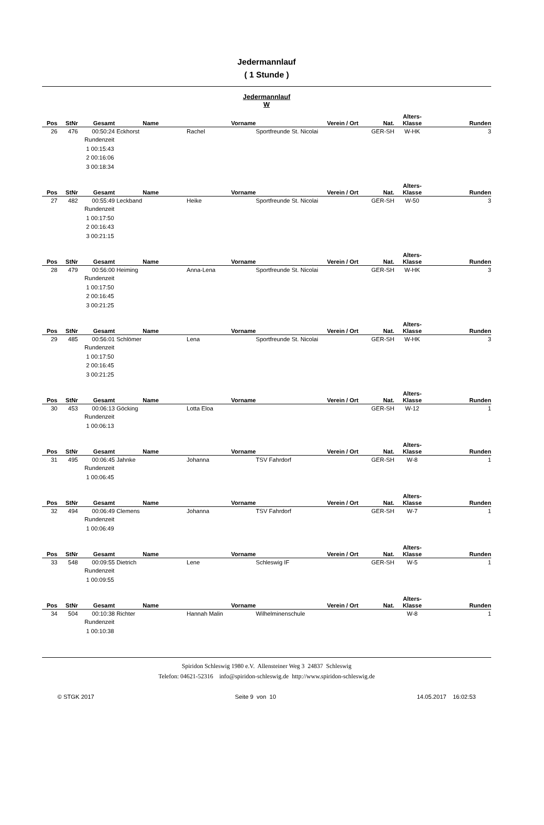Jedermannlauf
( 1 Stunde )
Jedermannlauf
W
| Pos | StNr | Gesamt | Name | Vorname | Verein / Ort | Nat. | Alters- Klasse | Runden |
| --- | --- | --- | --- | --- | --- | --- | --- | --- |
| 26 | 476 | 00:50:24 | Eckhorst | Rachel | Sportfreunde St. Nicolai | GER-SH | W-HK | 3 |
| | | Rundenzeit 1 00:15:43 2 00:16:06 3 00:18:34 | | | | | | |
| Pos | StNr | Gesamt | Name | Vorname | Verein / Ort | Nat. | Alters- Klasse | Runden |
| 27 | 482 | 00:55:49 | Leckband | Heike | Sportfreunde St. Nicolai | GER-SH | W-50 | 3 |
| | | Rundenzeit 1 00:17:50 2 00:16:43 3 00:21:15 | | | | | | |
| Pos | StNr | Gesamt | Name | Vorname | Verein / Ort | Nat. | Alters- Klasse | Runden |
| 28 | 479 | 00:56:00 | Heiming | Anna-Lena | Sportfreunde St. Nicolai | GER-SH | W-HK | 3 |
| | | Rundenzeit 1 00:17:50 2 00:16:45 3 00:21:25 | | | | | | |
| Pos | StNr | Gesamt | Name | Vorname | Verein / Ort | Nat. | Alters- Klasse | Runden |
| 29 | 485 | 00:56:01 | Schlömer | Lena | Sportfreunde St. Nicolai | GER-SH | W-HK | 3 |
| | | Rundenzeit 1 00:17:50 2 00:16:45 3 00:21:25 | | | | | | |
| Pos | StNr | Gesamt | Name | Vorname | Verein / Ort | Nat. | Alters- Klasse | Runden |
| 30 | 453 | 00:06:13 | Göcking | Lotta Eloa | | GER-SH | W-12 | 1 |
| | | Rundenzeit 1 00:06:13 | | | | | | |
| Pos | StNr | Gesamt | Name | Vorname | Verein / Ort | Nat. | Alters- Klasse | Runden |
| 31 | 495 | 00:06:45 | Jahnke | Johanna | TSV Fahrdorf | GER-SH | W-8 | 1 |
| | | Rundenzeit 1 00:06:45 | | | | | | |
| Pos | StNr | Gesamt | Name | Vorname | Verein / Ort | Nat. | Alters- Klasse | Runden |
| 32 | 494 | 00:06:49 | Clemens | Johanna | TSV Fahrdorf | GER-SH | W-7 | 1 |
| | | Rundenzeit 1 00:06:49 | | | | | | |
| Pos | StNr | Gesamt | Name | Vorname | Verein / Ort | Nat. | Alters- Klasse | Runden |
| 33 | 548 | 00:09:55 | Dietrich | Lene | Schleswig IF | GER-SH | W-5 | 1 |
| | | Rundenzeit 1 00:09:55 | | | | | | |
| Pos | StNr | Gesamt | Name | Vorname | Verein / Ort | Nat. | Alters- Klasse | Runden |
| 34 | 504 | 00:10:38 | Richter | Hannah Malin | Wilhelminenschule | | W-8 | 1 |
| | | Rundenzeit 1 00:10:38 | | | | | | |
Spiridon Schleswig 1980 e.V. Allensteiner Weg 3 24837 Schleswig
Telefon: 04621-52316 info@spiridon-schleswig.de http://www.spiridon-schleswig.de
© STGK 2017 Seite 9 von 10 14.05.2017 16:02:53